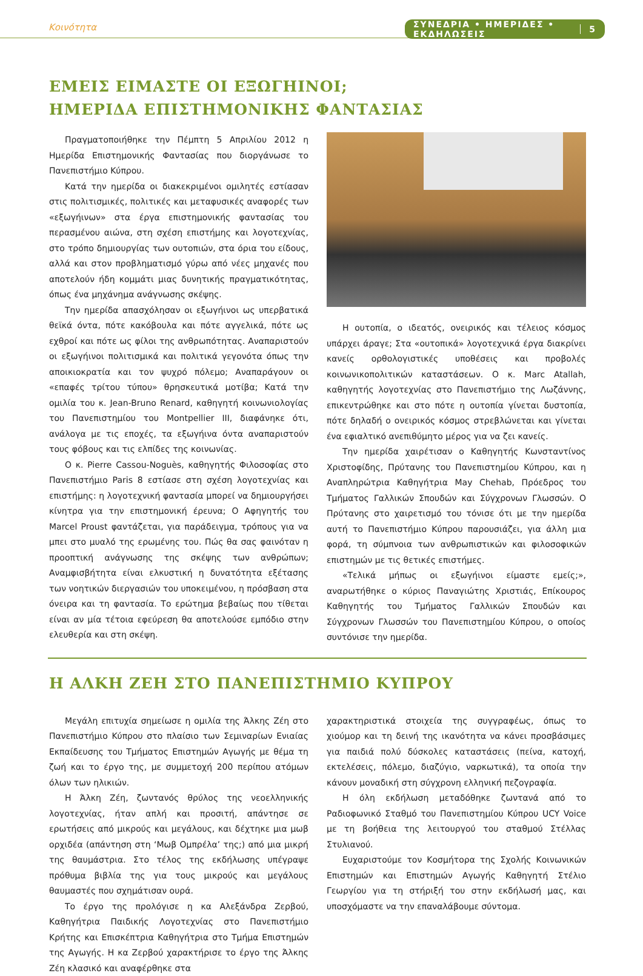Κοινότητα
ΣΥΝΕΔΡΙΑ • ΗΜΕΡΙΔΕΣ • ΕΚΔΗΛΩΣΕΙΣ 5
ΕΜΕΙΣ ΕΙΜΑΣΤΕ ΟΙ ΕΞΩΓΗΙΝΟΙ;
ΗΜΕΡΙΔΑ ΕΠΙΣΤΗΜΟΝΙΚΗΣ ΦΑΝΤΑΣΙΑΣ
Πραγματοποιήθηκε την Πέμπτη 5 Απριλίου 2012 η Ημερίδα Επιστημονικής Φαντασίας που διοργάνωσε το Πανεπιστήμιο Κύπρου.
Κατά την ημερίδα οι διακεκριμένοι ομιλητές εστίασαν στις πολιτισμικές, πολιτικές και μεταφυσικές αναφορές των «εξωγήινων» στα έργα επιστημονικής φαντασίας του περασμένου αιώνα, στη σχέση επιστήμης και λογοτεχνίας, στο τρόπο δημιουργίας των ουτοπιών, στα όρια του είδους, αλλά και στον προβληματισμό γύρω από νέες μηχανές που αποτελούν ήδη κομμάτι μιας δυνητικής πραγματικότητας, όπως ένα μηχάνημα ανάγνωσης σκέψης.
Την ημερίδα απασχόλησαν οι εξωγήινοι ως υπερβατικά θεϊκά όντα, πότε κακόβουλα και πότε αγγελικά, πότε ως εχθροί και πότε ως φίλοι της ανθρωπότητας. Αναπαριστούν οι εξωγήινοι πολιτισμικά και πολιτικά γεγονότα όπως την αποικιοκρατία και τον ψυχρό πόλεμο; Αναπαράγουν οι «επαφές τρίτου τύπου» θρησκευτικά μοτίβα; Κατά την ομιλία του κ. Jean-Bruno Renard, καθηγητή κοινωνιολογίας του Πανεπιστημίου του Montpellier III, διαφάνηκε ότι, ανάλογα με τις εποχές, τα εξωγήινα όντα αναπαριστούν τους φόβους και τις ελπίδες της κοινωνίας.
Ο κ. Pierre Cassou-Noguès, καθηγητής Φιλοσοφίας στο Πανεπιστήμιο Paris 8 εστίασε στη σχέση λογοτεχνίας και επιστήμης: η λογοτεχνική φαντασία μπορεί να δημιουργήσει κίνητρα για την επιστημονική έρευνα; Ο Αφηγητής του Marcel Proust φαντάζεται, για παράδειγμα, τρόπους για να μπει στο μυαλό της ερωμένης του. Πώς θα σας φαινόταν η προοπτική ανάγνωσης της σκέψης των ανθρώπων; Αναμφισβήτητα είναι ελκυστική η δυνατότητα εξέτασης των νοητικών διεργασιών του υποκειμένου, η πρόσβαση στα όνειρα και τη φαντασία. Το ερώτημα βεβαίως που τίθεται είναι αν μία τέτοια εφεύρεση θα αποτελούσε εμπόδιο στην ελευθερία και στη σκέψη.
Η ουτοπία, ο ιδεατός, ονειρικός και τέλειος κόσμος υπάρχει άραγε; Στα «ουτοπικά» λογοτεχνικά έργα διακρίνει κανείς ορθολογιστικές υποθέσεις και προβολές κοινωνικοπολιτικών καταστάσεων. Ο κ. Marc Atallah, καθηγητής λογοτεχνίας στο Πανεπιστήμιο της Λωζάννης, επικεντρώθηκε και στο πότε η ουτοπία γίνεται δυστοπία, πότε δηλαδή ο ονειρικός κόσμος στρεβλώνεται και γίνεται ένα εφιαλτικό ανεπιθύμητο μέρος για να ζει κανείς.
Την ημερίδα χαιρέτισαν ο Καθηγητής Κωνσταντίνος Χριστοφίδης, Πρύτανης του Πανεπιστημίου Κύπρου, και η Αναπληρώτρια Καθηγήτρια May Chehab, Πρόεδρος του Τμήματος Γαλλικών Σπουδών και Σύγχρονων Γλωσσών. Ο Πρύτανης στο χαιρετισμό του τόνισε ότι με την ημερίδα αυτή το Πανεπιστήμιο Κύπρου παρουσιάζει, για άλλη μια φορά, τη σύμπνοια των ανθρωπιστικών και φιλοσοφικών επιστημών με τις θετικές επιστήμες.
«Τελικά μήπως οι εξωγήινοι είμαστε εμείς;», αναρωτήθηκε ο κύριος Παναγιώτης Χριστιάς, Επίκουρος Καθηγητής του Τμήματος Γαλλικών Σπουδών και Σύγχρονων Γλωσσών του Πανεπιστημίου Κύπρου, ο οποίος συντόνισε την ημερίδα.
Η ΑΛΚΗ ΖΕΗ ΣΤΟ ΠΑΝΕΠΙΣΤΗΜΙΟ ΚΥΠΡΟΥ
Μεγάλη επιτυχία σημείωσε η ομιλία της Άλκης Ζέη στο Πανεπιστήμιο Κύπρου στο πλαίσιο των Σεμιναρίων Ενιαίας Εκπαίδευσης του Τμήματος Επιστημών Αγωγής με θέμα τη ζωή και το έργο της, με συμμετοχή 200 περίπου ατόμων όλων των ηλικιών.
Η Άλκη Ζέη, ζωντανός θρύλος της νεοελληνικής λογοτεχνίας, ήταν απλή και προσιτή, απάντησε σε ερωτήσεις από μικρούς και μεγάλους, και δέχτηκε μια μωβ ορχιδέα (απάντηση στη ‘Μωβ Ομπρέλα’ της;) από μια μικρή της θαυμάστρια. Στο τέλος της εκδήλωσης υπέγραψε πρόθυμα βιβλία της για τους μικρούς και μεγάλους θαυμαστές που σχημάτισαν ουρά.
Το έργο της προλόγισε η κα Αλεξάνδρα Ζερβού, Καθηγήτρια Παιδικής Λογοτεχνίας στο Πανεπιστήμιο Κρήτης και Επισκέπτρια Καθηγήτρια στο Τμήμα Επιστημών της Αγωγής. Η κα Ζερβού χαρακτήρισε το έργο της Άλκης Ζέη κλασικό και αναφέρθηκε στα
χαρακτηριστικά στοιχεία της συγγραφέως, όπως το χιούμορ και τη δεινή της ικανότητα να κάνει προσβάσιμες για παιδιά πολύ δύσκολες καταστάσεις (πείνα, κατοχή, εκτελέσεις, πόλεμο, διαζύγιο, ναρκωτικά), τα οποία την κάνουν μοναδική στη σύγχρονη ελληνική πεζογραφία.
Η όλη εκδήλωση μεταδόθηκε ζωντανά από το Ραδιοφωνικό Σταθμό του Πανεπιστημίου Κύπρου UCY Voice με τη βοήθεια της λειτουργού του σταθμού Στέλλας Στυλιανού.
Ευχαριστούμε τον Κοσμήτορα της Σχολής Κοινωνικών Επιστημών και Επιστημών Αγωγής Καθηγητή Στέλιο Γεωργίου για τη στήριξή του στην εκδήλωσή μας, και υποσχόμαστε να την επαναλάβουμε σύντομα.